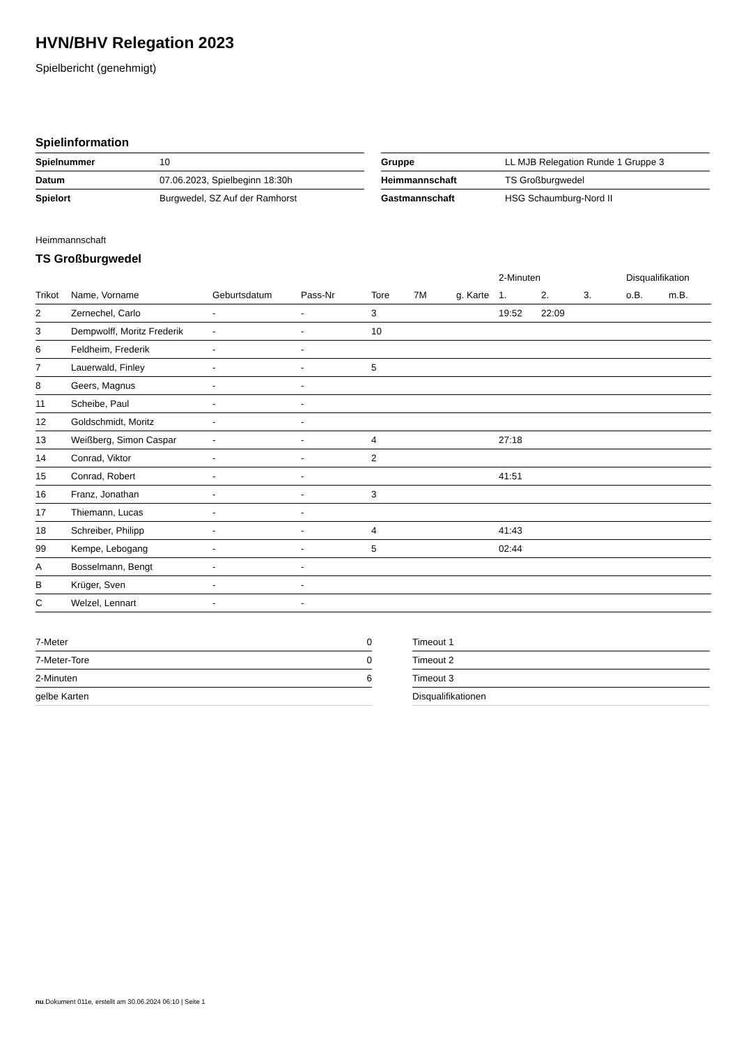HVN/BHV Relegation 2023
Spielbericht (genehmigt)
Spielinformation
| Spielnummer | 10 |
| Datum | 07.06.2023, Spielbeginn 18:30h |
| Spielort | Burgwedel, SZ Auf der Ramhorst |
| Gruppe | LL MJB Relegation Runde 1 Gruppe 3 |
| Heimmannschaft | TS Großburgwedel |
| Gastmannschaft | HSG Schaumburg-Nord II |
Heimmannschaft
TS Großburgwedel
| | | | | | | | 2-Minuten | | | Disqualifikation | |
| --- | --- | --- | --- | --- | --- | --- | --- | --- | --- | --- | --- |
| Trikot | Name, Vorname | Geburtsdatum | Pass-Nr | Tore | 7M | g. Karte | 1. | 2. | 3. | o.B. | m.B. |
| 2 | Zernechel, Carlo | - | - | 3 | | | 19:52 | 22:09 | | | |
| 3 | Dempwolff, Moritz Frederik | - | - | 10 | | | | | | | |
| 6 | Feldheim, Frederik | - | - | | | | | | | | |
| 7 | Lauerwald, Finley | - | - | 5 | | | | | | | |
| 8 | Geers, Magnus | - | - | | | | | | | | |
| 11 | Scheibe, Paul | - | - | | | | | | | | |
| 12 | Goldschmidt, Moritz | - | - | | | | | | | | |
| 13 | Weißberg, Simon Caspar | - | - | 4 | | | 27:18 | | | | |
| 14 | Conrad, Viktor | - | - | 2 | | | | | | | |
| 15 | Conrad, Robert | - | - | | | | 41:51 | | | | |
| 16 | Franz, Jonathan | - | - | 3 | | | | | | | |
| 17 | Thiemann, Lucas | - | - | | | | | | | | |
| 18 | Schreiber, Philipp | - | - | 4 | | | 41:43 | | | | |
| 99 | Kempe, Lebogang | - | - | 5 | | | 02:44 | | | | |
| A | Bosselmann, Bengt | - | - | | | | | | | | |
| B | Krüger, Sven | - | - | | | | | | | | |
| C | Welzel, Lennart | - | - | | | | | | | | |
| 7-Meter | 0 |
| 7-Meter-Tore | 0 |
| 2-Minuten | 6 |
| gelbe Karten | |
| Timeout 1 |
| Timeout 2 |
| Timeout 3 |
| Disqualifikationen |
nu.Dokument 011e, erstellt am 30.06.2024 06:10 | Seite 1